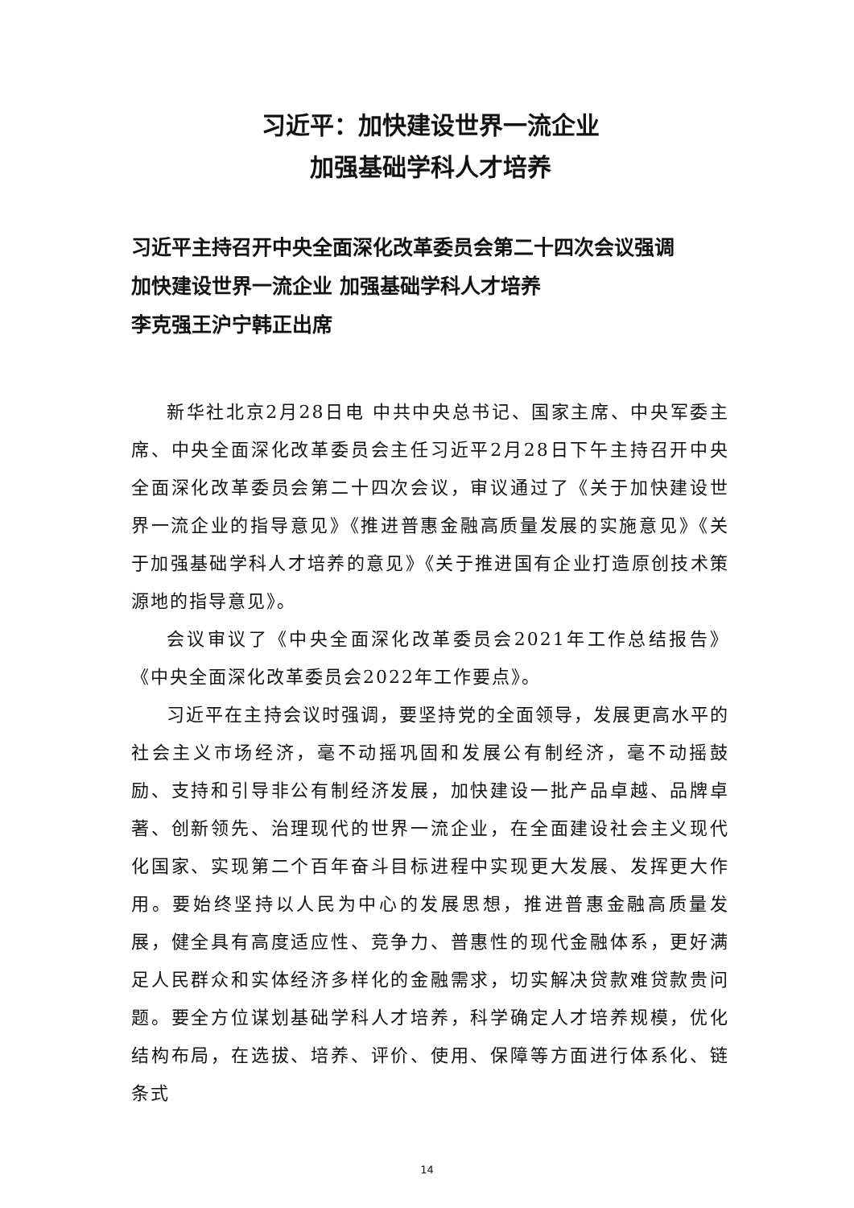习近平：加快建设世界一流企业
加强基础学科人才培养
习近平主持召开中央全面深化改革委员会第二十四次会议强调
加快建设世界一流企业 加强基础学科人才培养
李克强王沪宁韩正出席
新华社北京2月28日电 中共中央总书记、国家主席、中央军委主席、中央全面深化改革委员会主任习近平2月28日下午主持召开中央全面深化改革委员会第二十四次会议，审议通过了《关于加快建设世界一流企业的指导意见》《推进普惠金融高质量发展的实施意见》《关于加强基础学科人才培养的意见》《关于推进国有企业打造原创技术策源地的指导意见》。
会议审议了《中央全面深化改革委员会2021年工作总结报告》《中央全面深化改革委员会2022年工作要点》。
习近平在主持会议时强调，要坚持党的全面领导，发展更高水平的社会主义市场经济，毫不动摇巩固和发展公有制经济，毫不动摇鼓励、支持和引导非公有制经济发展，加快建设一批产品卓越、品牌卓著、创新领先、治理现代的世界一流企业，在全面建设社会主义现代化国家、实现第二个百年奋斗目标进程中实现更大发展、发挥更大作用。要始终坚持以人民为中心的发展思想，推进普惠金融高质量发展，健全具有高度适应性、竞争力、普惠性的现代金融体系，更好满足人民群众和实体经济多样化的金融需求，切实解决贷款难贷款贵问题。要全方位谋划基础学科人才培养，科学确定人才培养规模，优化结构布局，在选拔、培养、评价、使用、保障等方面进行体系化、链条式
14